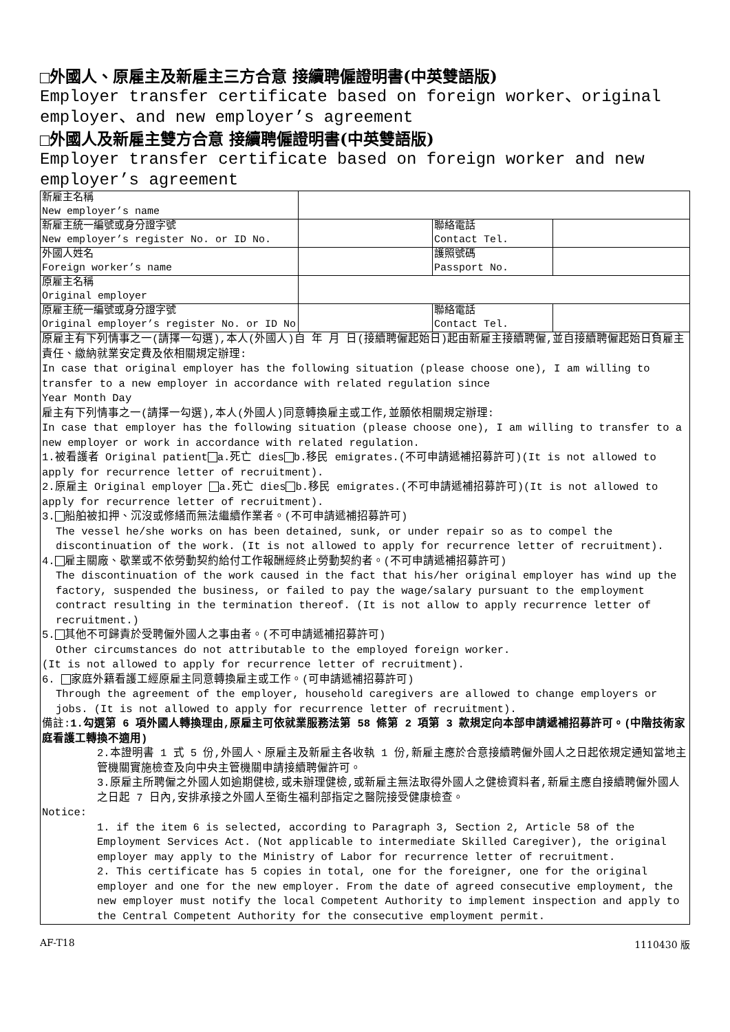外國人、原雇主及新雇主三方合意 接續聘僱證明書(中英雙語版)
Employer transfer certificate based on foreign worker、original employer、and new employer’s agreement
外國人及新雇主雙方合意 接續聘僱證明書(中英雙語版)
Employer transfer certificate based on foreign worker and new employer’s agreement
| 新雇主名稱 New employer’s name | | | |
| 新雇主統一編號或身分證字號 New employer’s register No. or ID No. | | 聯絡電話 Contact Tel. | |
| 外國人姓名 Foreign worker’s name | | 護照號碼 Passport No. | |
| 原雇主名稱 Original employer | | | |
| 原雇主統一編號或身分證字號 Original employer’s register No. or ID No | | 聯絡電話 Contact Tel. | |
原雇主有下列情事之一(請擇一勾選),本人(外國人)自 年 月 日(接續聘僱起始日)起由新雇主接續聘僱,並自接續聘僱起始日負雇主責任、繳納就業安定費及依相關規定辦理:
In case that original employer has the following situation (please choose one), I am willing to transfer to a new employer in accordance with related regulation since
Year Month Day
雇主有下列情事之一(請擇一勾選),本人(外國人)同意轉換雇主或工作,並願依相關規定辦理:
In case that employer has the following situation (please choose one), I am willing to transfer to a new employer or work in accordance with related regulation.
1.被看護者 Original patient a.死亡 dies b.移民 emigrates.(不可申請遞補招募許可)(It is not allowed to apply for recurrence letter of recruitment).
2.原雇主 Original employer a.死亡 dies b.移民 emigrates.(不可申請遞補招募許可)(It is not allowed to apply for recurrence letter of recruitment).
3. 船舶被扣押、沉沒或修繕而無法繼續作業者。(不可申請遞補招募許可)
The vessel he/she works on has been detained, sunk, or under repair so as to compel the discontinuation of the work. (It is not allowed to apply for recurrence letter of recruitment).
4. 雇主關廠、歇業或不依勞動契約給付工作報酬經終止勞動契約者。(不可申請遞補招募許可)
The discontinuation of the work caused in the fact that his/her original employer has wind up the factory, suspended the business, or failed to pay the wage/salary pursuant to the employment contract resulting in the termination thereof. (It is not allow to apply recurrence letter of recruitment.)
5. 其他不可歸責於受聘僱外國人之事由者。(不可申請遞補招募許可)
Other circumstances do not attributable to the employed foreign worker.
(It is not allowed to apply for recurrence letter of recruitment).
6. 家庭外籍看護工經原雇主同意轉換雇主或工作。(可申請遞補招募許可)
Through the agreement of the employer, household caregivers are allowed to change employers or jobs. (It is not allowed to apply for recurrence letter of recruitment).
備註:1.勾選第 6 項外國人轉換理由,原雇主可依就業服務法第 58 條第 2 項第 3 款規定向本部申請遞補招募許可。(中階技術家庭看護工轉換不適用)
2.本證明書 1 式 5 份,外國人、原雇主及新雇主各收執 1 份,新雇主應於合意接續聘僱外國人之日起依規定通知當地主管機關實施檢查及向中央主管機關申請接續聘僱許可。
3.原雇主所聘僱之外國人如逾期健檢,或未辦理健檢,或新雇主無法取得外國人之健檢資料者,新雇主應自接續聘僱外國人之日起 7 日內,安排承接之外國人至衛生福利部指定之醫院接受健康檢查。
Notice:
1. if the item 6 is selected, according to Paragraph 3, Section 2, Article 58 of the Employment Services Act. (Not applicable to intermediate Skilled Caregiver), the original employer may apply to the Ministry of Labor for recurrence letter of recruitment.
2. This certificate has 5 copies in total, one for the foreigner, one for the original employer and one for the new employer. From the date of agreed consecutive employment, the new employer must notify the local Competent Authority to implement inspection and apply to the Central Competent Authority for the consecutive employment permit.
AF-T18 1110430 版